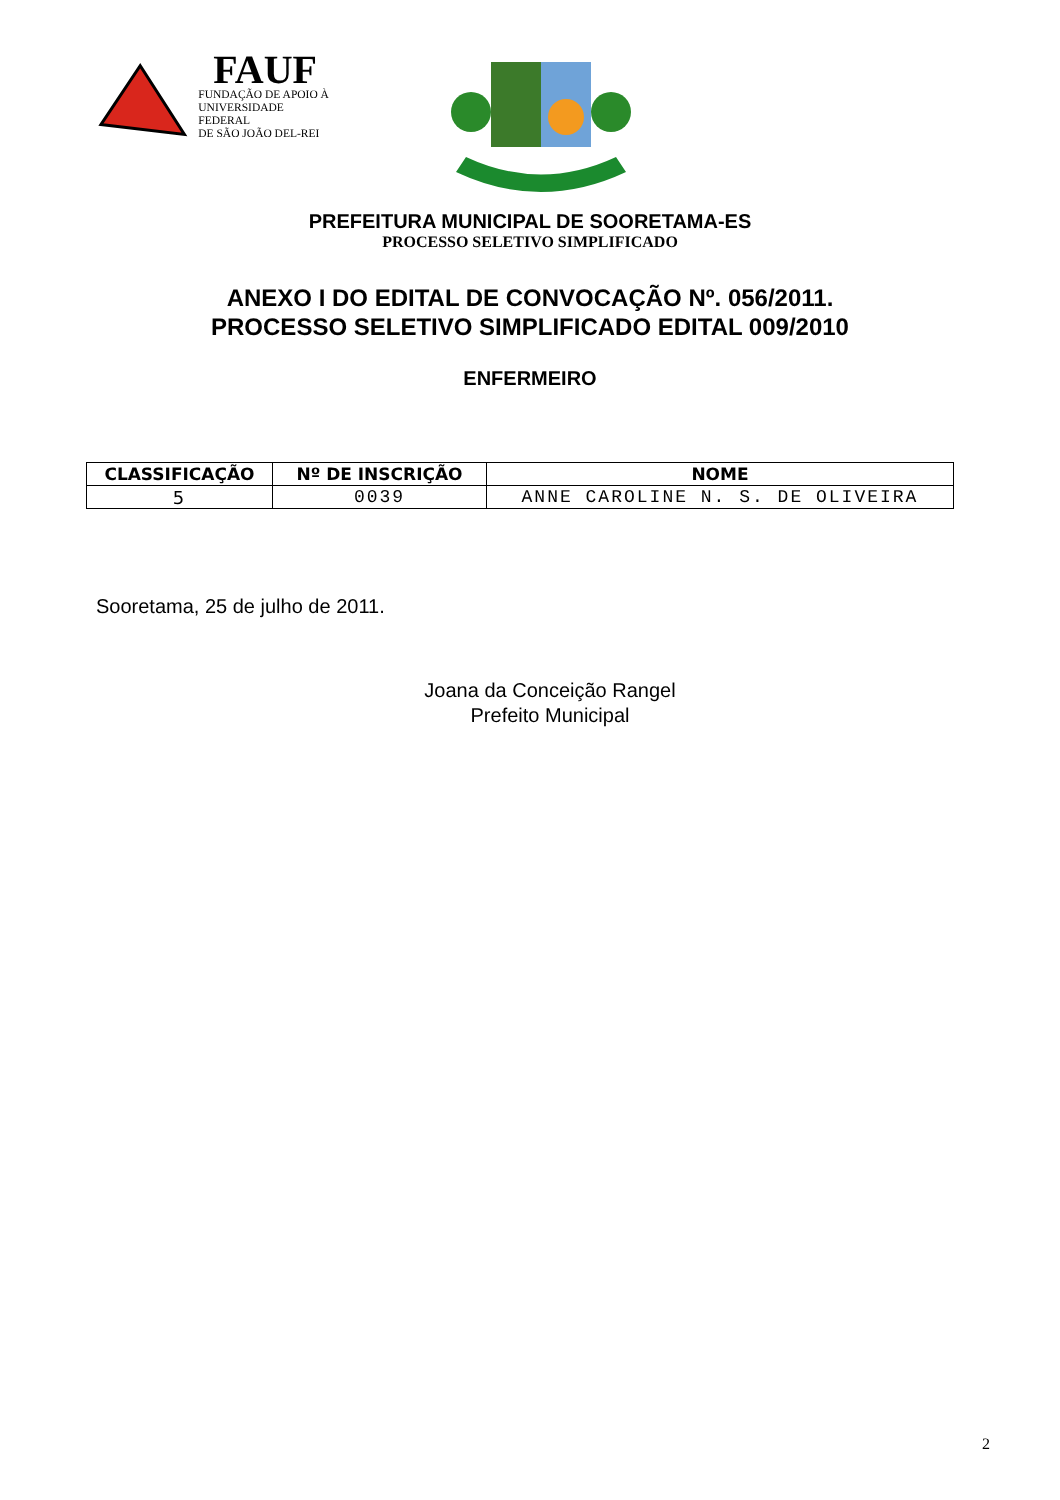FAUF
FUNDAÇÃO DE APOIO À
UNIVERSIDADE FEDERAL
DE SÃO JOÃO DEL-REI
PREFEITURA MUNICIPAL DE SOORETAMA-ES
PROCESSO SELETIVO SIMPLIFICADO
ANEXO I DO EDITAL DE CONVOCAÇÃO Nº. 056/2011.
PROCESSO SELETIVO SIMPLIFICADO EDITAL 009/2010
ENFERMEIRO
| CLASSIFICAÇÃO | Nº DE INSCRIÇÃO | NOME |
| --- | --- | --- |
| 5 | 0039 | ANNE CAROLINE N. S. DE OLIVEIRA |
Sooretama, 25 de julho de 2011.
Joana da Conceição Rangel
Prefeito Municipal
2